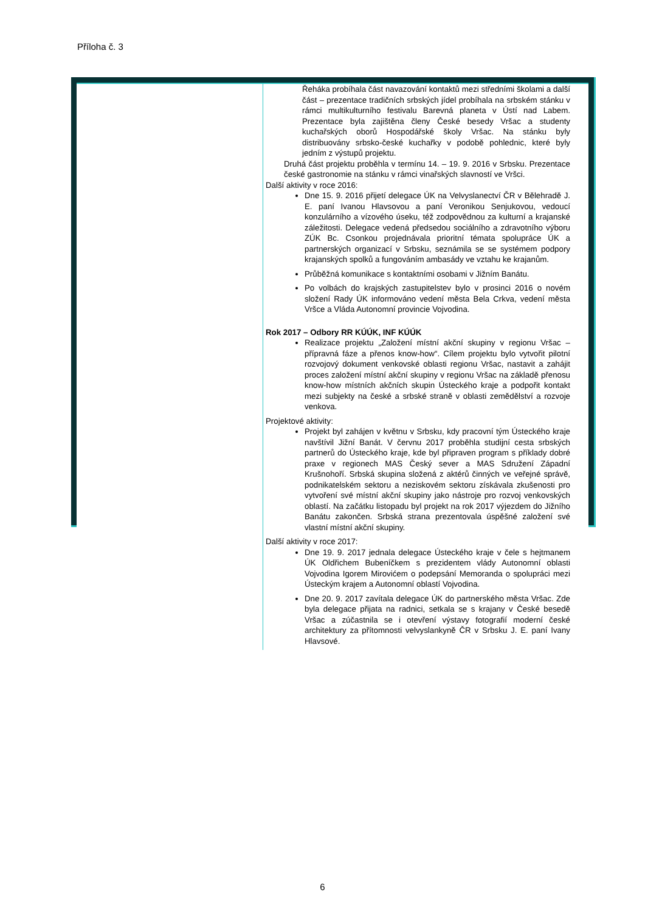Příloha č. 3
| | Řeháka probíhala část navazování kontaktů mezi středními školami a další část – prezentace tradičních srbských jídel probíhala na srbském stánku v rámci multikulturního festivalu Barevná planeta v Ústí nad Labem. Prezentace byla zajištěna členy České besedy Vršac a studenty kuchařských oborů Hospodářské školy Vršac. Na stánku byly distribuovány srbsko-české kuchařky v podobě pohlednic, které byly jedním z výstupů projektu. Druhá část projektu proběhla v termínu 14. – 19. 9. 2016 v Srbsku. Prezentace české gastronomie na stánku v rámci vinařských slavností ve Vršci. Další aktivity v roce 2016: Dne 15. 9. 2016 přijetí delegace ÚK na Velvyslanectví ČR v Bělehradě J. E. paní Ivanou Hlavsovou a paní Veronikou Senjukovou, vedoucí konzulárního a vízového úseku, též zodpovědnou za kulturní a krajanské záležitosti. Delegace vedená předsedou sociálního a zdravotního výboru ZÚK Bc. Csonkou projednávala prioritní témata spolupráce ÚK a partnerských organizací v Srbsku, seznámila se se systémem podpory krajanských spolků a fungováním ambasády ve vztahu ke krajanům. Průběžná komunikace s kontaktními osobami v Jižním Banátu. Po volbách do krajských zastupitelstev bylo v prosinci 2016 o novém složení Rady ÚK informováno vedení města Bela Crkva, vedení města Vršce a Vláda Autonomní provincie Vojvodina. Rok 2017 – Odbory RR KÚÚK, INF KÚÚK Realizace projektu „Založení místní akční skupiny v regionu Vršac – přípravná fáze a přenos know-how“. Cílem projektu bylo vytvořit pilotní rozvojový dokument venkovské oblasti regionu Vršac, nastavit a zahájit proces založení místní akční skupiny v regionu Vršac na základě přenosu know-how místních akčních skupin Ústeckého kraje a podpořit kontakt mezi subjekty na české a srbské straně v oblasti zemědělství a rozvoje venkova. Projektové aktivity: Projekt byl zahájen v květnu v Srbsku, kdy pracovní tým Ústeckého kraje navštívil Jižní Banát. V červnu 2017 proběhla studijní cesta srbských partnerů do Ústeckého kraje, kde byl připraven program s příklady dobré praxe v regionech MAS Český sever a MAS Sdružení Západní Krušnohoří. Srbská skupina složená z aktérů činných ve veřejné správě, podnikatelském sektoru a neziskovém sektoru získávala zkušenosti pro vytvoření své místní akční skupiny jako nástroje pro rozvoj venkovských oblastí. Na začátku listopadu byl projekt na rok 2017 výjezdem do Jižního Banátu zakončen. Srbská strana prezentovala úspěšné založení své vlastní místní akční skupiny. Další aktivity v roce 2017: Dne 19. 9. 2017 jednala delegace Ústeckého kraje v čele s hejtmanem ÚK Oldřichem Bubeníčkem s prezidentem vlády Autonomní oblasti Vojvodina Igorem Mirovićem o podepsání Memoranda o spolupráci mezi Ústeckým krajem a Autonomní oblastí Vojvodina. Dne 20. 9. 2017 zavítala delegace ÚK do partnerského města Vršac. Zde byla delegace přijata na radnici, setkala se s krajany v České besedě Vršac a zúčastnila se i otevření výstavy fotografií moderní české architektury za přítomnosti velvyslankyně ČR v Srbsku J. E. paní Ivany Hlavsové. |
6